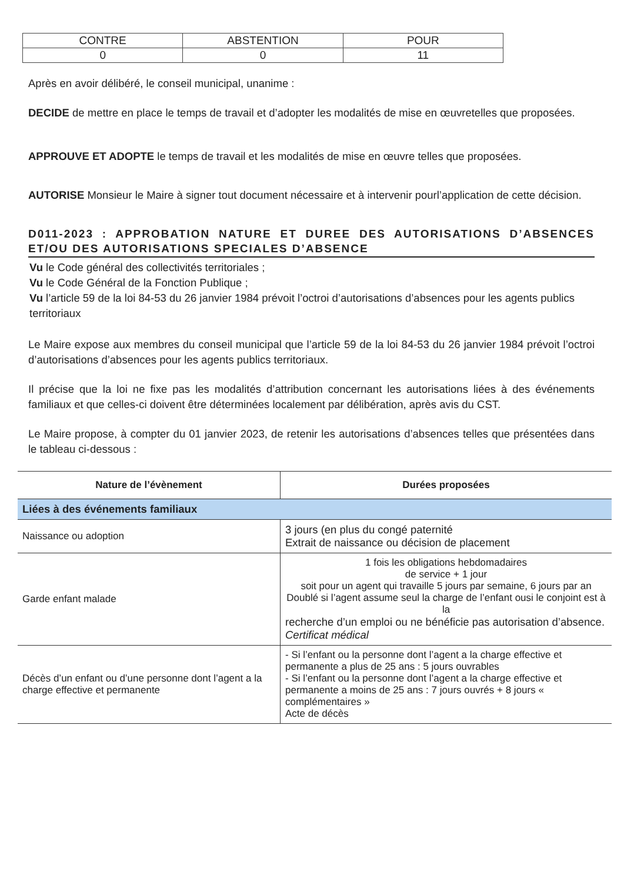| CONTRE | ABSTENTION | POUR |
| --- | --- | --- |
| 0 | 0 | 11 |
Après en avoir délibéré, le conseil municipal, unanime :
DECIDE de mettre en place le temps de travail et d’adopter les modalités de mise en œuvretelles que proposées.
APPROUVE ET ADOPTE le temps de travail et les modalités de mise en œuvre telles que proposées.
AUTORISE Monsieur le Maire à signer tout document nécessaire et à intervenir pourl’application de cette décision.
D011-2023 : APPROBATION NATURE ET DUREE DES AUTORISATIONS D’ABSENCES ET/OU DES AUTORISATIONS SPECIALES D’ABSENCE
Vu le Code général des collectivités territoriales ;
Vu le Code Général de la Fonction Publique ;
Vu l’article 59 de la loi 84-53 du 26 janvier 1984 prévoit l’octroi d’autorisations d’absences pour les agents publics territoriaux
Le Maire expose aux membres du conseil municipal que l’article 59 de la loi 84-53 du 26 janvier 1984 prévoit l’octroi d’autorisations d’absences pour les agents publics territoriaux.
Il précise que la loi ne fixe pas les modalités d’attribution concernant les autorisations liées à des événements familiaux et que celles-ci doivent être déterminées localement par délibération, après avis du CST.
Le Maire propose, à compter du 01 janvier 2023, de retenir les autorisations d’absences telles que présentées dans le tableau ci-dessous :
| Nature de l’évènement | Durées proposées |
| --- | --- |
| Liées à des événements familiaux | |
| Naissance ou adoption | 3 jours (en plus du congé paternité Extrait de naissance ou décision de placement |
| Garde enfant malade | 1 fois les obligations hebdomadaires de service + 1 jour soit pour un agent qui travaille 5 jours par semaine, 6 jours par an Doublé si l’agent assume seul la charge de l’enfant ousi le conjoint est à la recherche d’un emploi ou ne bénéficie pas autorisation d’absence. Certificat médical |
| Décès d’un enfant ou d’une personne dont l’agent a la charge effective et permanente | - Si l’enfant ou la personne dont l’agent a la charge effective et permanente a plus de 25 ans : 5 jours ouvrables - Si l’enfant ou la personne dont l’agent a la charge effective et permanente a moins de 25 ans : 7 jours ouvrés + 8 jours « complémentaires » Acte de décès |